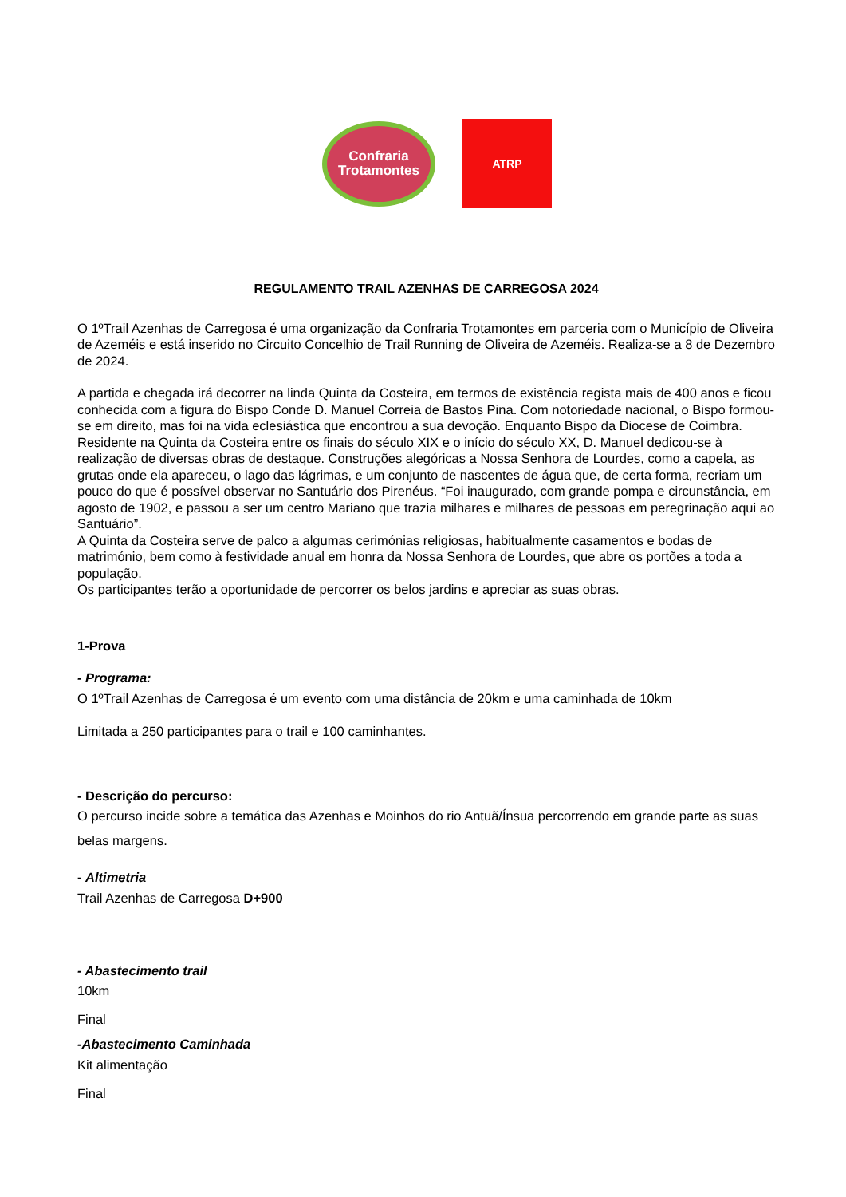Confraria
Trotamontes
ATRP
REGULAMENTO TRAIL AZENHAS DE CARREGOSA 2024
O 1ºTrail Azenhas de Carregosa é uma organização da Confraria Trotamontes em parceria com o Município de Oliveira de Azeméis e está inserido no Circuito Concelhio de Trail Running de Oliveira de Azeméis. Realiza-se a 8 de Dezembro de 2024.
A partida e chegada irá decorrer na linda Quinta da Costeira, em termos de existência regista mais de 400 anos e ficou conhecida com a figura do Bispo Conde D. Manuel Correia de Bastos Pina. Com notoriedade nacional, o Bispo formou-se em direito, mas foi na vida eclesiástica que encontrou a sua devoção. Enquanto Bispo da Diocese de Coimbra.
Residente na Quinta da Costeira entre os finais do século XIX e o início do século XX, D. Manuel dedicou-se à realização de diversas obras de destaque. Construções alegóricas a Nossa Senhora de Lourdes, como a capela, as grutas onde ela apareceu, o lago das lágrimas, e um conjunto de nascentes de água que, de certa forma, recriam um pouco do que é possível observar no Santuário dos Pirenéus. “Foi inaugurado, com grande pompa e circunstância, em agosto de 1902, e passou a ser um centro Mariano que trazia milhares e milhares de pessoas em peregrinação aqui ao Santuário”.
A Quinta da Costeira serve de palco a algumas cerimónias religiosas, habitualmente casamentos e bodas de matrimónio, bem como à festividade anual em honra da Nossa Senhora de Lourdes, que abre os portões a toda a população.
Os participantes terão a oportunidade de percorrer os belos jardins e apreciar as suas obras.
1-Prova
- Programa:
O 1ºTrail Azenhas de Carregosa é um evento com uma distância de 20km e uma caminhada de 10km
Limitada a 250 participantes para o trail e 100 caminhantes.
- Descrição do percurso:
O percurso incide sobre a temática das Azenhas e Moinhos do rio Antuã/Ínsua percorrendo em grande parte as suas belas margens.
- Altimetria
Trail Azenhas de Carregosa D+900
- Abastecimento trail
10km
Final
-Abastecimento Caminhada
Kit alimentação
Final